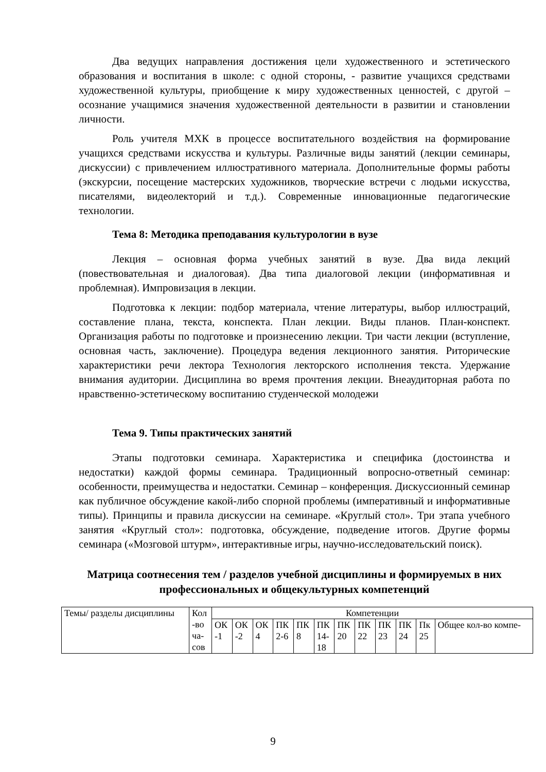Два ведущих направления достижения цели художественного и эстетического образования и воспитания в школе: с одной стороны, - развитие учащихся средствами художественной культуры, приобщение к миру художественных ценностей, с другой – осознание учащимися значения художественной деятельности в развитии и становлении личности.
Роль учителя МХК в процессе воспитательного воздействия на формирование учащихся средствами искусства и культуры. Различные виды занятий (лекции семинары, дискуссии) с привлечением иллюстративного материала. Дополнительные формы работы (экскурсии, посещение мастерских художников, творческие встречи с людьми искусства, писателями, видеолекторий и т.д.). Современные инновационные педагогические технологии.
Тема 8: Методика преподавания культурологии в вузе
Лекция – основная форма учебных занятий в вузе. Два вида лекций (повествовательная и диалоговая). Два типа диалоговой лекции (информативная и проблемная). Импровизация в лекции.
Подготовка к лекции: подбор материала, чтение литературы, выбор иллюстраций, составление плана, текста, конспекта. План лекции. Виды планов. План-конспект. Организация работы по подготовке и произнесению лекции. Три части лекции (вступление, основная часть, заключение). Процедура ведения лекционного занятия. Риторические характеристики речи лектора Технология лекторского исполнения текста. Удержание внимания аудитории. Дисциплина во время прочтения лекции. Внеаудиторная работа по нравственно-эстетическому воспитанию студенческой молодежи
Тема 9. Типы практических занятий
Этапы подготовки семинара. Характеристика и специфика (достоинства и недостатки) каждой формы семинара. Традиционный вопросно-ответный семинар: особенности, преимущества и недостатки. Семинар – конференция. Дискуссионный семинар как публичное обсуждение какой-либо спорной проблемы (императивный и информативные типы). Принципы и правила дискуссии на семинаре. «Круглый стол». Три этапа учебного занятия «Круглый стол»: подготовка, обсуждение, подведение итогов. Другие формы семинара («Мозговой штурм», интерактивные игры, научно-исследовательский поиск).
Матрица соотнесения тем / разделов учебной дисциплины и формируемых в них профессиональных и общекультурных компетенций
| Темы/ разделы дисциплины | Кол -во ча- сов | Компетенции | | | | | | | | | | | |
| | | ОК -1 | ОК -2 | ОК 4 | ПК 2-6 | ПК 8 | ПК 14- 18 | ПК 20 | ПК 22 | ПК 23 | ПК 24 | Пк 25 | Общее кол-во компе- |
9